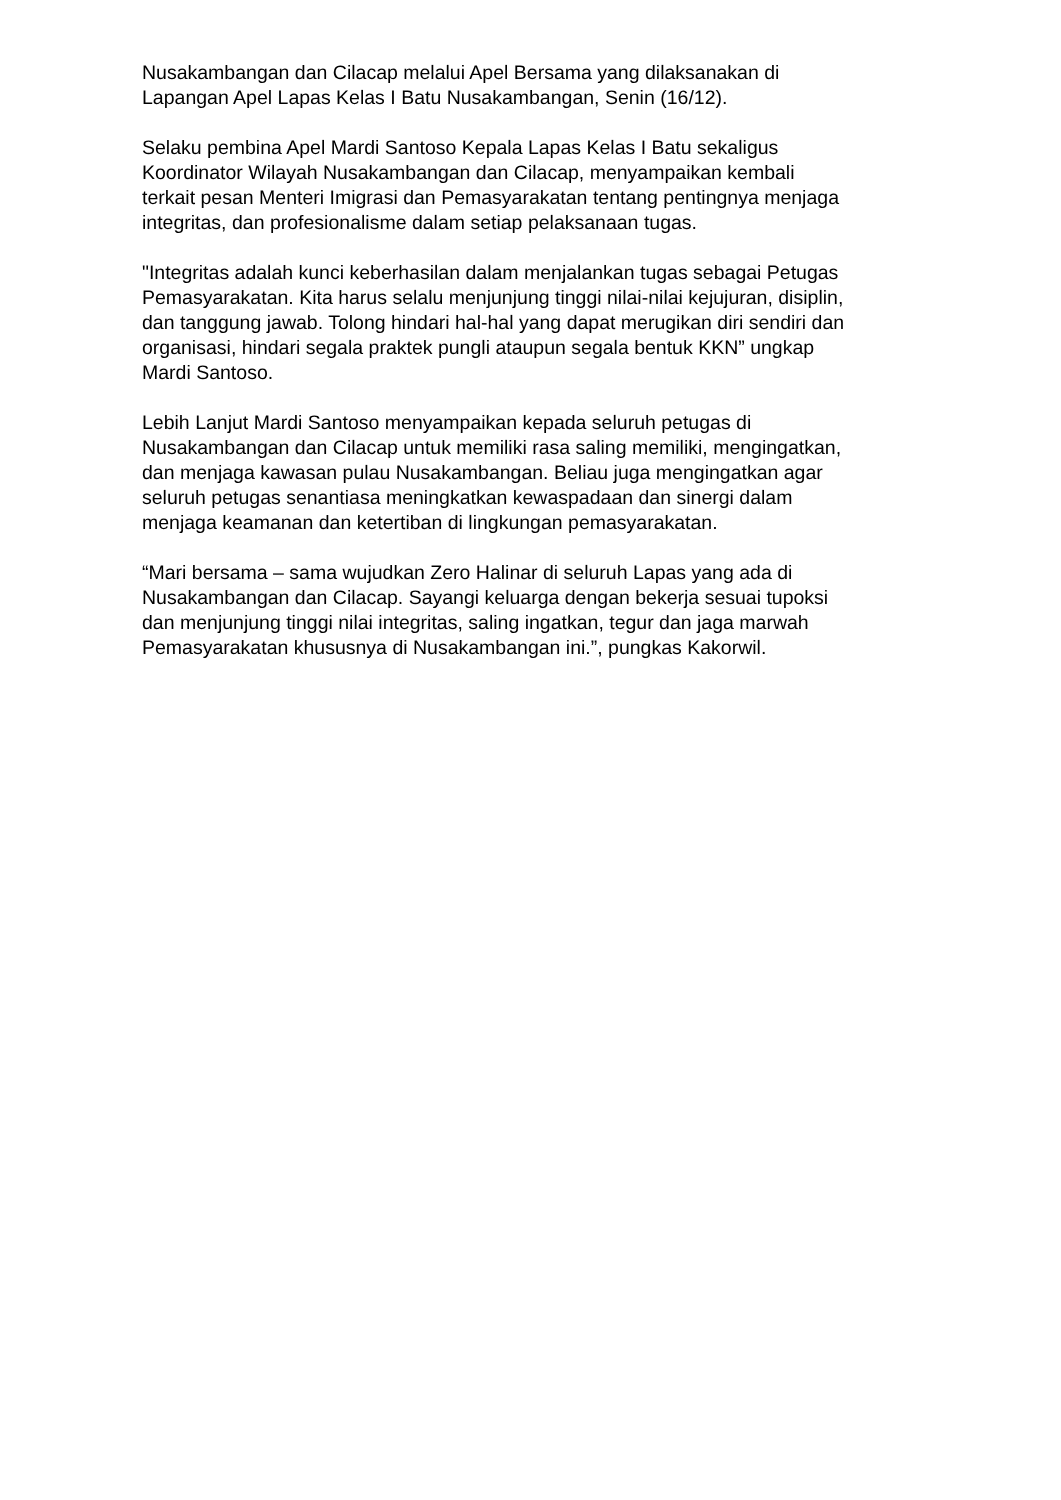Nusakambangan dan Cilacap melalui Apel Bersama yang dilaksanakan di
Lapangan Apel Lapas Kelas I Batu Nusakambangan, Senin (16/12).
Selaku pembina Apel Mardi Santoso Kepala Lapas Kelas I Batu sekaligus
Koordinator Wilayah Nusakambangan dan Cilacap, menyampaikan kembali
terkait pesan Menteri Imigrasi dan Pemasyarakatan tentang pentingnya menjaga
integritas, dan profesionalisme dalam setiap pelaksanaan tugas.
"Integritas adalah kunci keberhasilan dalam menjalankan tugas sebagai Petugas
Pemasyarakatan. Kita harus selalu menjunjung tinggi nilai-nilai kejujuran, disiplin,
dan tanggung jawab. Tolong hindari hal-hal yang dapat merugikan diri sendiri dan
organisasi, hindari segala praktek pungli ataupun segala bentuk KKN” ungkap
Mardi Santoso.
Lebih Lanjut Mardi Santoso menyampaikan kepada seluruh petugas di
Nusakambangan dan Cilacap untuk memiliki rasa saling memiliki, mengingatkan,
dan menjaga kawasan pulau Nusakambangan. Beliau juga mengingatkan agar
seluruh petugas senantiasa meningkatkan kewaspadaan dan sinergi dalam
menjaga keamanan dan ketertiban di lingkungan pemasyarakatan.
“Mari bersama – sama wujudkan Zero Halinar di seluruh Lapas yang ada di
Nusakambangan dan Cilacap. Sayangi keluarga dengan bekerja sesuai tupoksi
dan menjunjung tinggi nilai integritas, saling ingatkan, tegur dan jaga marwah
Pemasyarakatan khususnya di Nusakambangan ini.”, pungkas Kakorwil.